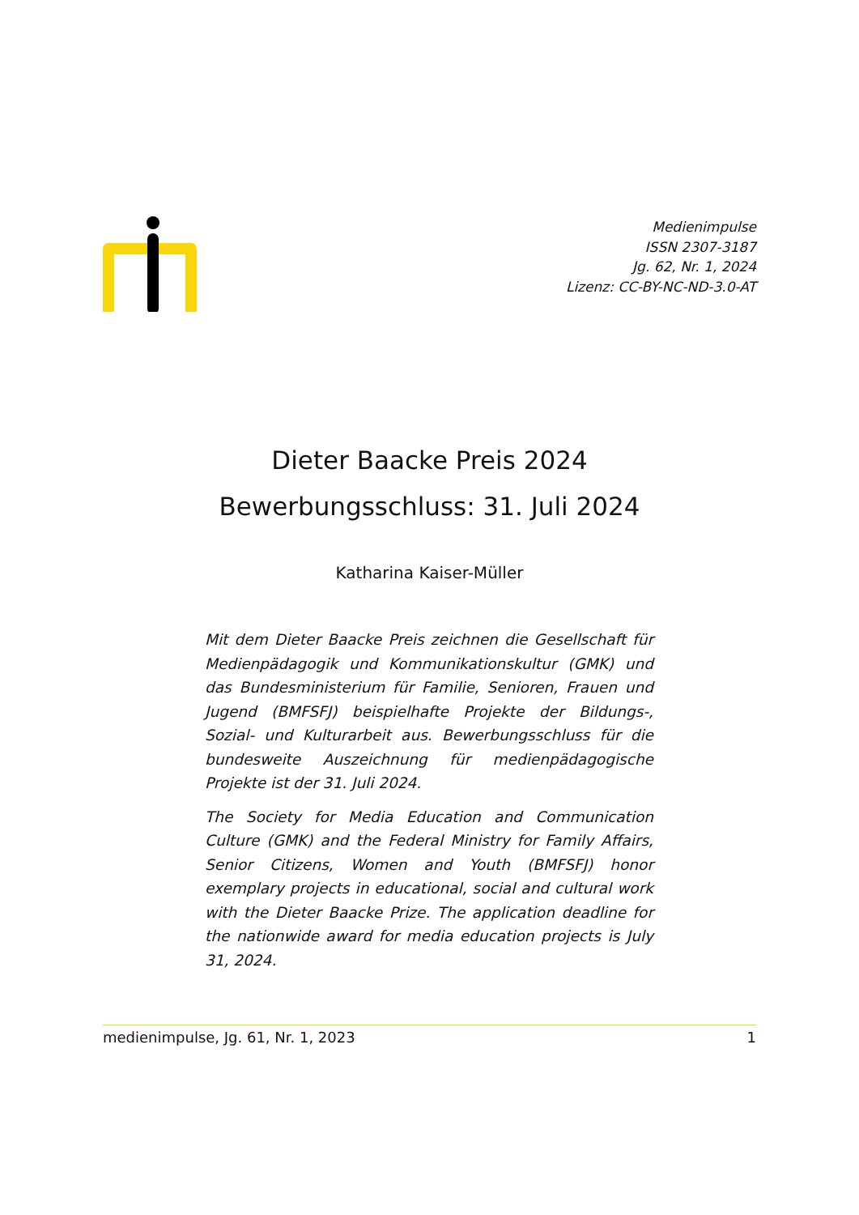Medienimpulse
ISSN 2307-3187
Jg. 62, Nr. 1, 2024
Lizenz: CC-BY-NC-ND-3.0-AT
Dieter Baacke Preis 2024
Bewerbungsschluss: 31. Juli 2024
Katharina Kaiser-Müller
Mit dem Dieter Baacke Preis zeichnen die Gesellschaft für Medienpädagogik und Kommunikationskultur (GMK) und das Bundesministerium für Familie, Senioren, Frauen und Jugend (BMFSFJ) beispielhafte Projekte der Bildungs-, Sozial- und Kulturarbeit aus. Bewerbungsschluss für die bundesweite Auszeichnung für medienpädagogische Projekte ist der 31. Juli 2024.
The Society for Media Education and Communication Culture (GMK) and the Federal Ministry for Family Affairs, Senior Citizens, Women and Youth (BMFSFJ) honor exemplary projects in educational, social and cultural work with the Dieter Baacke Prize. The application deadline for the nationwide award for media education projects is July 31, 2024.
medienimpulse, Jg. 61, Nr. 1, 2023 1